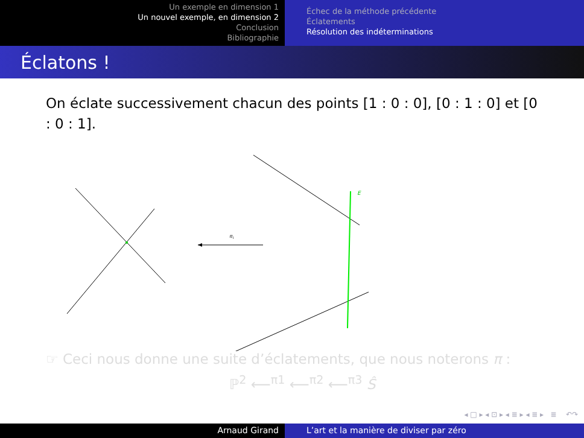Un exemple en dimension 1
Un nouvel exemple, en dimension 2
Conclusion
Bibliographie
Échec de la méthode précédente
Éclatements
Résolution des indéterminations
Éclatons !
On éclate successivement chacun des points [1 : 0 : 0], [0 : 1 : 0] et [0 : 0 : 1].
π
i
E
☞ Ceci nous donne une suite d’éclatements, que nous noterons π :
ℙ<sup>2</sup> ⟵<sup>π1</sup> ⟵<sup>π2</sup> ⟵<sup>π3</sup> Ŝ
◂ □ ▸ ◂ ⊡ ▸ ◂ ≣ ▸ ◂ ≣ ▸ ≣ ↶↷
Arnaud Girand L’art et la manière de diviser par zéro